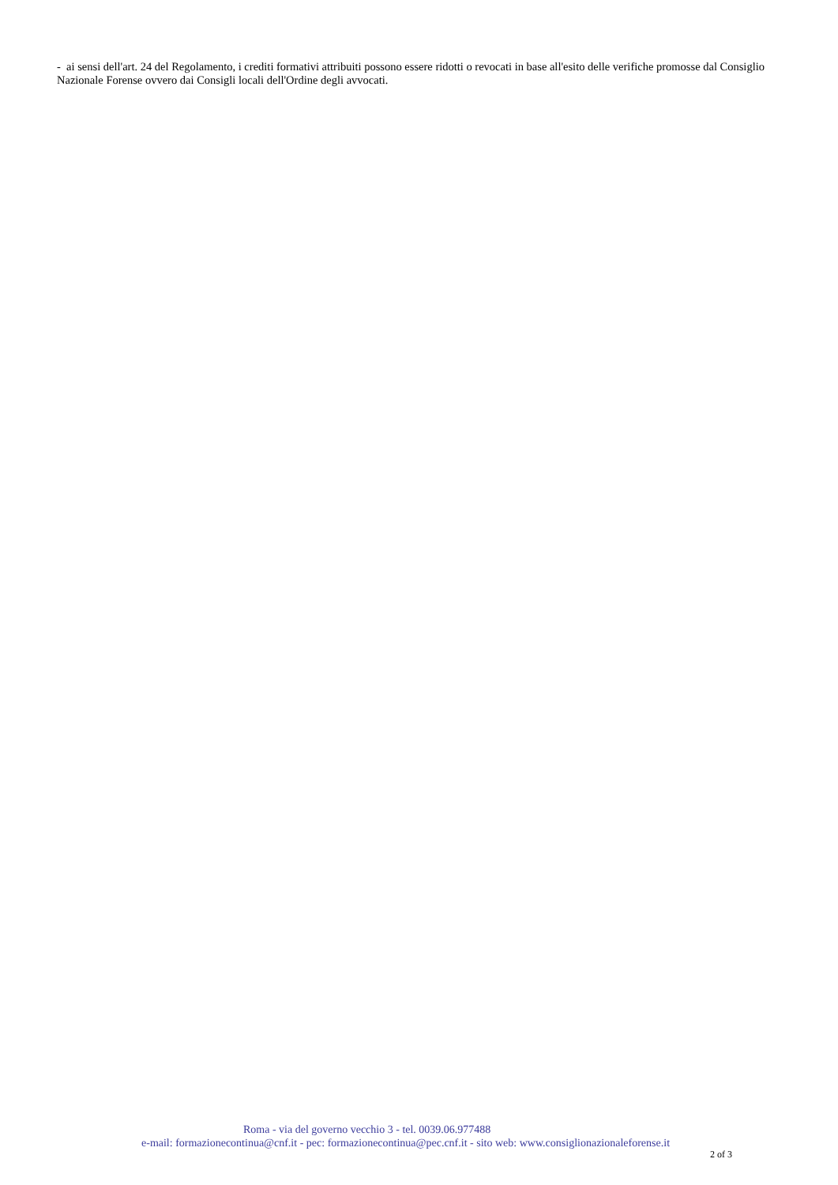- ai sensi dell'art. 24 del Regolamento, i crediti formativi attribuiti possono essere ridotti o revocati in base all'esito delle verifiche promosse dal Consiglio Nazionale Forense ovvero dai Consigli locali dell'Ordine degli avvocati.
Roma - via del governo vecchio 3 - tel. 0039.06.977488
e-mail: formazionecontinua@cnf.it - pec: formazionecontinua@pec.cnf.it - sito web: www.consiglionazionaleforense.it
2 of 3